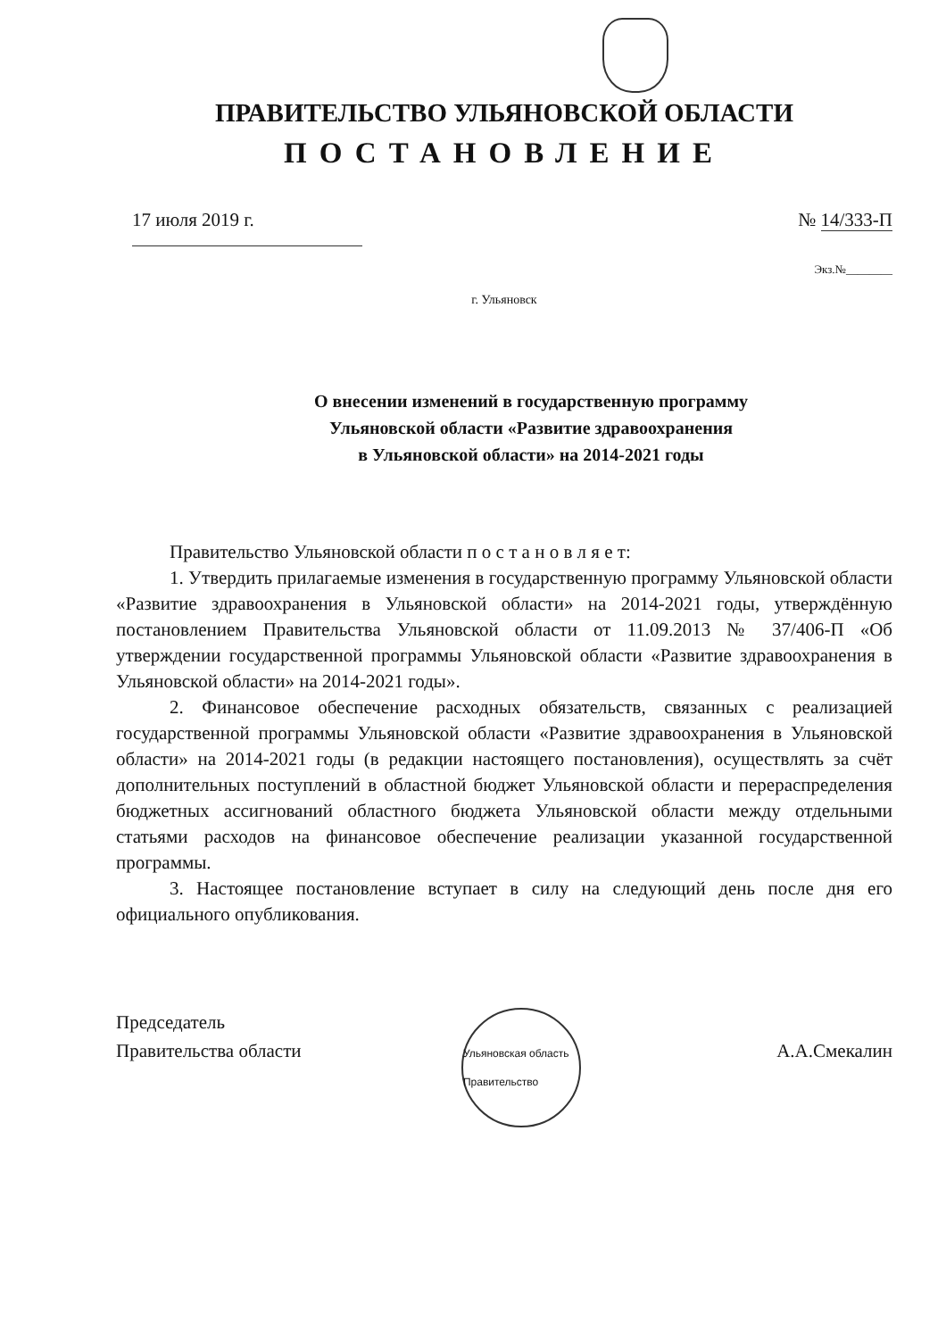ПРАВИТЕЛЬСТВО УЛЬЯНОВСКОЙ ОБЛАСТИ
ПОСТАНОВЛЕНИЕ
17 июля 2019 г. № 14/333-П
Экз.№________
г. Ульяновск
О внесении изменений в государственную программу
Ульяновской области «Развитие здравоохранения
в Ульяновской области» на 2014-2021 годы
Правительство Ульяновской области п о с т а н о в л я е т:
1. Утвердить прилагаемые изменения в государственную программу Ульяновской области «Развитие здравоохранения в Ульяновской области» на 2014-2021 годы, утверждённую постановлением Правительства Ульяновской области от 11.09.2013 № 37/406-П «Об утверждении государственной программы Ульяновской области «Развитие здравоохранения в Ульяновской области» на 2014-2021 годы».
2. Финансовое обеспечение расходных обязательств, связанных с реализацией государственной программы Ульяновской области «Развитие здравоохранения в Ульяновской области» на 2014-2021 годы (в редакции настоящего постановления), осуществлять за счёт дополнительных поступлений в областной бюджет Ульяновской области и перераспределения бюджетных ассигнований областного бюджета Ульяновской области между отдельными статьями расходов на финансовое обеспечение реализации указанной государственной программы.
3. Настоящее постановление вступает в силу на следующий день после дня его официального опубликования.
Председатель
Правительства области
Ульяновская область Правительство
А.А.Смекалин